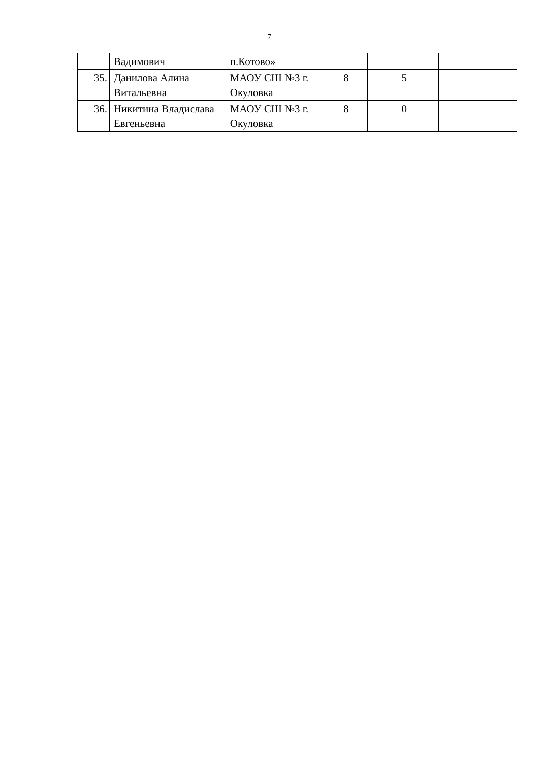7
| | Вадимович | п.Котово» | | | |
| 35. | Данилова Алина Витальевна | МАОУ СШ №3 г. Окуловка | 8 | 5 | |
| 36. | Никитина Владислава Евгеньевна | МАОУ СШ №3 г. Окуловка | 8 | 0 | |